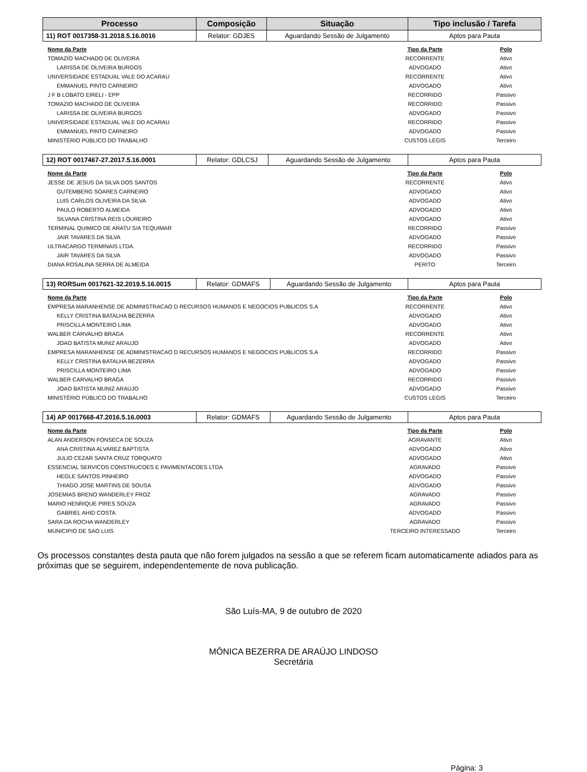| Processo | Composição | Situação | Tipo inclusão / Tarefa |
| --- | --- | --- | --- |
| 11) ROT 0017358-31.2018.5.16.0016 | Relator: GDJES | Aguardando Sessão de Julgamento | Aptos para Pauta |
| Nome da Parte | Tipo da Parte | Polo |
| --- | --- | --- |
| TOMAZIO MACHADO DE OLIVEIRA | RECORRENTE | Ativo |
| LARISSA DE OLIVEIRA BURGOS | ADVOGADO | Ativo |
| UNIVERSIDADE ESTADUAL VALE DO ACARAU | RECORRENTE | Ativo |
| EMMANUEL PINTO CARNEIRO | ADVOGADO | Ativo |
| J F B LOBATO EIRELI - EPP | RECORRIDO | Passivo |
| TOMAZIO MACHADO DE OLIVEIRA | RECORRIDO | Passivo |
| LARISSA DE OLIVEIRA BURGOS | ADVOGADO | Passivo |
| UNIVERSIDADE ESTADUAL VALE DO ACARAU | RECORRIDO | Passivo |
| EMMANUEL PINTO CARNEIRO | ADVOGADO | Passivo |
| MINISTÉRIO PÚBLICO DO TRABALHO | CUSTOS LEGIS | Terceiro |
| 12) ROT 0017467-27.2017.5.16.0001 | Relator: GDLCSJ | Aguardando Sessão de Julgamento | Aptos para Pauta |
| Nome da Parte | Tipo da Parte | Polo |
| --- | --- | --- |
| JESSE DE JESUS DA SILVA DOS SANTOS | RECORRENTE | Ativo |
| GUTEMBERG SOARES CARNEIRO | ADVOGADO | Ativo |
| LUIS CARLOS OLIVEIRA DA SILVA | ADVOGADO | Ativo |
| PAULO ROBERTO ALMEIDA | ADVOGADO | Ativo |
| SILVANA CRISTINA REIS LOUREIRO | ADVOGADO | Ativo |
| TERMINAL QUIMICO DE ARATU S/A TEQUIMAR | RECORRIDO | Passivo |
| JAIR TAVARES DA SILVA | ADVOGADO | Passivo |
| ULTRACARGO TERMINAIS LTDA. | RECORRIDO | Passivo |
| JAIR TAVARES DA SILVA | ADVOGADO | Passivo |
| DIANA ROSALINA SERRA DE ALMEIDA | PERITO | Terceiro |
| 13) RORSum 0017621-32.2019.5.16.0015 | Relator: GDMAFS | Aguardando Sessão de Julgamento | Aptos para Pauta |
| Nome da Parte | Tipo da Parte | Polo |
| --- | --- | --- |
| EMPRESA MARANHENSE DE ADMINISTRACAO D RECURSOS HUMANOS E NEGOCIOS PUBLICOS S.A | RECORRENTE | Ativo |
| KELLY CRISTINA BATALHA BEZERRA | ADVOGADO | Ativo |
| PRISCILLA MONTEIRO LIMA | ADVOGADO | Ativo |
| WALBER CARVALHO BRAGA | RECORRENTE | Ativo |
| JOAO BATISTA MUNIZ ARAUJO | ADVOGADO | Ativo |
| EMPRESA MARANHENSE DE ADMINISTRACAO D RECURSOS HUMANOS E NEGOCIOS PUBLICOS S.A | RECORRIDO | Passivo |
| KELLY CRISTINA BATALHA BEZERRA | ADVOGADO | Passivo |
| PRISCILLA MONTEIRO LIMA | ADVOGADO | Passivo |
| WALBER CARVALHO BRAGA | RECORRIDO | Passivo |
| JOAO BATISTA MUNIZ ARAUJO | ADVOGADO | Passivo |
| MINISTÉRIO PÚBLICO DO TRABALHO | CUSTOS LEGIS | Terceiro |
| 14) AP 0017668-47.2016.5.16.0003 | Relator: GDMAFS | Aguardando Sessão de Julgamento | Aptos para Pauta |
| Nome da Parte | Tipo da Parte | Polo |
| --- | --- | --- |
| ALAN ANDERSON FONSECA DE SOUZA | AGRAVANTE | Ativo |
| ANA CRISTINA ALVAREZ BAPTISTA | ADVOGADO | Ativo |
| JULIO CEZAR SANTA CRUZ TORQUATO | ADVOGADO | Ativo |
| ESSENCIAL SERVICOS CONSTRUCOES E PAVIMENTACOES LTDA | AGRAVADO | Passivo |
| HEGLE SANTOS PINHEIRO | ADVOGADO | Passivo |
| THIAGO JOSE MARTINS DE SOUSA | ADVOGADO | Passivo |
| JOSEMIAS BRENO WANDERLEY FROZ | AGRAVADO | Passivo |
| MARIO HENRIQUE PIRES SOUZA | AGRAVADO | Passivo |
| GABRIEL AHID COSTA | ADVOGADO | Passivo |
| SARA DA ROCHA WANDERLEY | AGRAVADO | Passivo |
| MUNICIPIO DE SAO LUIS | TERCEIRO INTERESSADO | Terceiro |
Os processos constantes desta pauta que não forem julgados na sessão a que se referem ficam automaticamente adiados para as próximas que se seguirem, independentemente de nova publicação.
São Luís-MA, 9 de outubro de 2020
MÔNICA BEZERRA DE ARAÚJO LINDOSO
Secretária
Página: 3